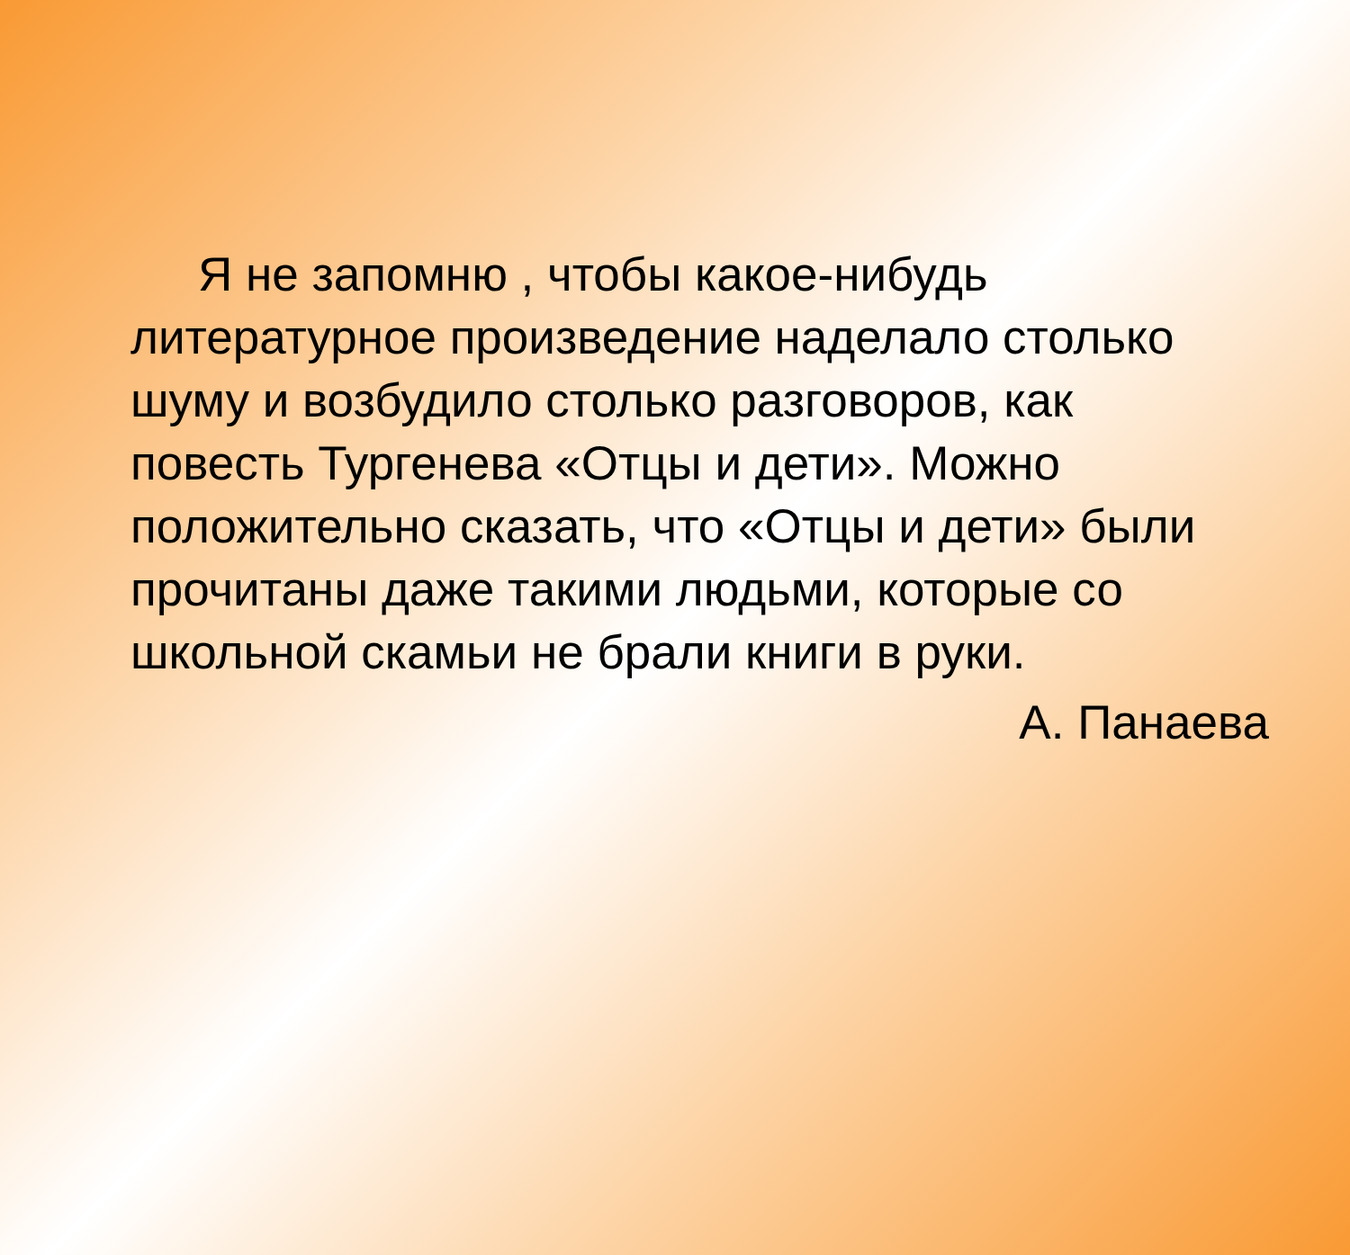Я не запомню , чтобы какое-нибудь литературное произведение наделало столько шуму и возбудило столько разговоров, как повесть Тургенева «Отцы и дети». Можно положительно сказать, что «Отцы и дети» были прочитаны даже такими людьми, которые со школьной скамьи не брали книги в руки.
А. Панаева